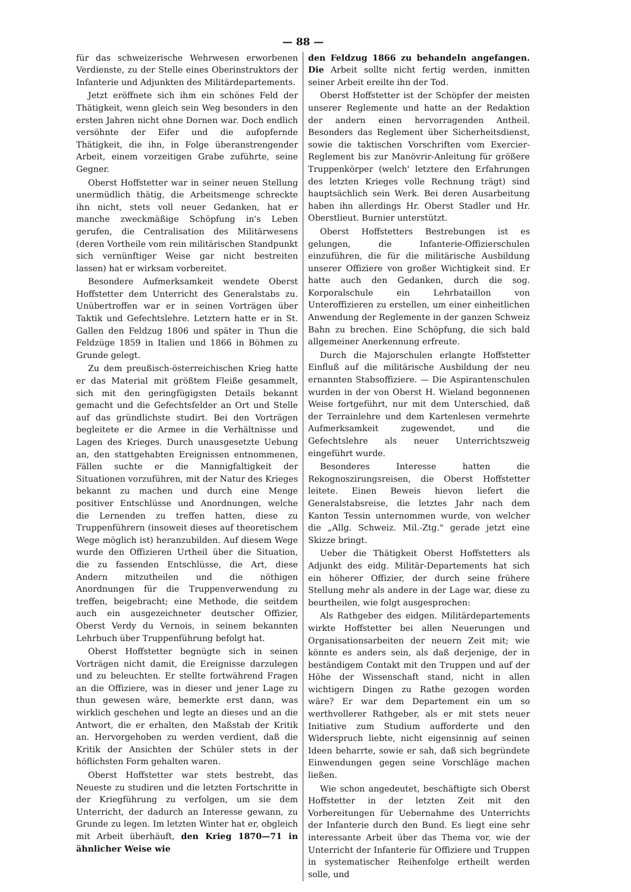— 88 —
für das schweizerische Wehrwesen erworbenen Verdienste, zu der Stelle eines Oberinstruktors der Infanterie und Adjunkten des Militärdepartements.
Jetzt eröffnete sich ihm ein schönes Feld der Thätigkeit, wenn gleich sein Weg besonders in den ersten Jahren nicht ohne Dornen war. Doch endlich versöhnte der Eifer und die aufopfernde Thätigkeit, die ihn, in Folge überanstrengender Arbeit, einem vorzeitigen Grabe zuführte, seine Gegner.
Oberst Hoffstetter war in seiner neuen Stellung unermüdlich thätig, die Arbeitsmenge schreckte ihn nicht, stets voll neuer Gedanken, hat er manche zweckmäßige Schöpfung in's Leben gerufen, die Centralisation des Militärwesens (deren Vortheile vom rein militärischen Standpunkt sich vernünftiger Weise gar nicht bestreiten lassen) hat er wirksam vorbereitet.
Besondere Aufmerksamkeit wendete Oberst Hoffstetter dem Unterricht des Generalstabs zu. Unübertroffen war er in seinen Vorträgen über Taktik und Gefechtslehre. Letztern hatte er in St. Gallen den Feldzug 1806 und später in Thun die Feldzüge 1859 in Italien und 1866 in Böhmen zu Grunde gelegt.
Zu dem preußisch-österreichischen Krieg hatte er das Material mit größtem Fleiße gesammelt, sich mit den geringfügigsten Details bekannt gemacht und die Gefechtsfelder an Ort und Stelle auf das gründlichste studirt. Bei den Vorträgen begleitete er die Armee in die Verhältnisse und Lagen des Krieges. Durch unausgesetzte Uebung an, den stattgehabten Ereignissen entnommenen, Fällen suchte er die Mannigfaltigkeit der Situationen vorzuführen, mit der Natur des Krieges bekannt zu machen und durch eine Menge positiver Entschlüsse und Anordnungen, welche die Lernenden zu treffen hatten, diese zu Truppenführern (insoweit dieses auf theoretischem Wege möglich ist) heranzubilden. Auf diesem Wege wurde den Offizieren Urtheil über die Situation, die zu fassenden Entschlüsse, die Art, diese Andern mitzutheilen und die nöthigen Anordnungen für die Truppenverwendung zu treffen, beigebracht; eine Methode, die seitdem auch ein ausgezeichneter deutscher Offizier, Oberst Verdy du Vernois, in seinem bekannten Lehrbuch über Truppenführung befolgt hat.
Oberst Hoffstetter begnügte sich in seinen Vorträgen nicht damit, die Ereignisse darzulegen und zu beleuchten. Er stellte fortwährend Fragen an die Offiziere, was in dieser und jener Lage zu thun gewesen wäre, bemerkte erst dann, was wirklich geschehen und legte an dieses und an die Antwort, die er erhalten, den Maßstab der Kritik an. Hervorgehoben zu werden verdient, daß die Kritik der Ansichten der Schüler stets in der höflichsten Form gehalten waren.
Oberst Hoffstetter war stets bestrebt, das Neueste zu studiren und die letzten Fortschritte in der Kriegführung zu verfolgen, um sie dem Unterricht, der dadurch an Interesse gewann, zu Grunde zu legen. Im letzten Winter hat er, obgleich mit Arbeit überhäuft, den Krieg 1870—71 in ähnlicher Weise wie
den Feldzug 1866 zu behandeln angefangen. Die Arbeit sollte nicht fertig werden, inmitten seiner Arbeit ereilte ihn der Tod.
Oberst Hoffstetter ist der Schöpfer der meisten unserer Reglemente und hatte an der Redaktion der andern einen hervorragenden Antheil. Besonders das Reglement über Sicherheitsdienst, sowie die taktischen Vorschriften vom Exercier-Reglement bis zur Manövrir-Anleitung für größere Truppenkörper (welch' letztere den Erfahrungen des letzten Krieges volle Rechnung trägt) sind hauptsächlich sein Werk. Bei deren Ausarbeitung haben ihn allerdings Hr. Oberst Stadler und Hr. Oberstlieut. Burnier unterstützt.
Oberst Hoffstetters Bestrebungen ist es gelungen, die Infanterie-Offizierschulen einzuführen, die für die militärische Ausbildung unserer Offiziere von großer Wichtigkeit sind. Er hatte auch den Gedanken, durch die sog. Korporalschule ein Lehrbataillon von Unteroffizieren zu erstellen, um einer einheitlichen Anwendung der Reglemente in der ganzen Schweiz Bahn zu brechen. Eine Schöpfung, die sich bald allgemeiner Anerkennung erfreute.
Durch die Majorschulen erlangte Hoffstetter Einfluß auf die militärische Ausbildung der neu ernannten Stabsoffiziere. — Die Aspirantenschulen wurden in der von Oberst H. Wieland begonnenen Weise fortgeführt, nur mit dem Unterschied, daß der Terrainlehre und dem Kartenlesen vermehrte Aufmerksamkeit zugewendet, und die Gefechtslehre als neuer Unterrichtszweig eingeführt wurde.
Besonderes Interesse hatten die Rekognoszirungsreisen, die Oberst Hoffstetter leitete. Einen Beweis hievon liefert die Generalstabsreise, die letztes Jahr nach dem Kanton Tessin unternommen wurde, von welcher die „Allg. Schweiz. Mil.-Ztg." gerade jetzt eine Skizze bringt.
Ueber die Thätigkeit Oberst Hoffstetters als Adjunkt des eidg. Militär-Departements hat sich ein höherer Offizier, der durch seine frühere Stellung mehr als andere in der Lage war, diese zu beurtheilen, wie folgt ausgesprochen:
Als Rathgeber des eidgen. Militärdepartements wirkte Hoffstetter bei allen Neuerungen und Organisationsarbeiten der neuern Zeit mit; wie könnte es anders sein, als daß derjenige, der in beständigem Contakt mit den Truppen und auf der Höhe der Wissenschaft stand, nicht in allen wichtigern Dingen zu Rathe gezogen worden wäre? Er war dem Departement ein um so werthvollerer Rathgeber, als er mit stets neuer Initiative zum Studium aufforderte und den Widerspruch liebte, nicht eigensinnig auf seinen Ideen beharrte, sowie er sah, daß sich begründete Einwendungen gegen seine Vorschläge machen ließen.
Wie schon angedeutet, beschäftigte sich Oberst Hoffstetter in der letzten Zeit mit den Vorbereitungen für Uebernahme des Unterrichts der Infanterie durch den Bund. Es liegt eine sehr interessante Arbeit über das Thema vor, wie der Unterricht der Infanterie für Offiziere und Truppen in systematischer Reihenfolge ertheilt werden solle, und